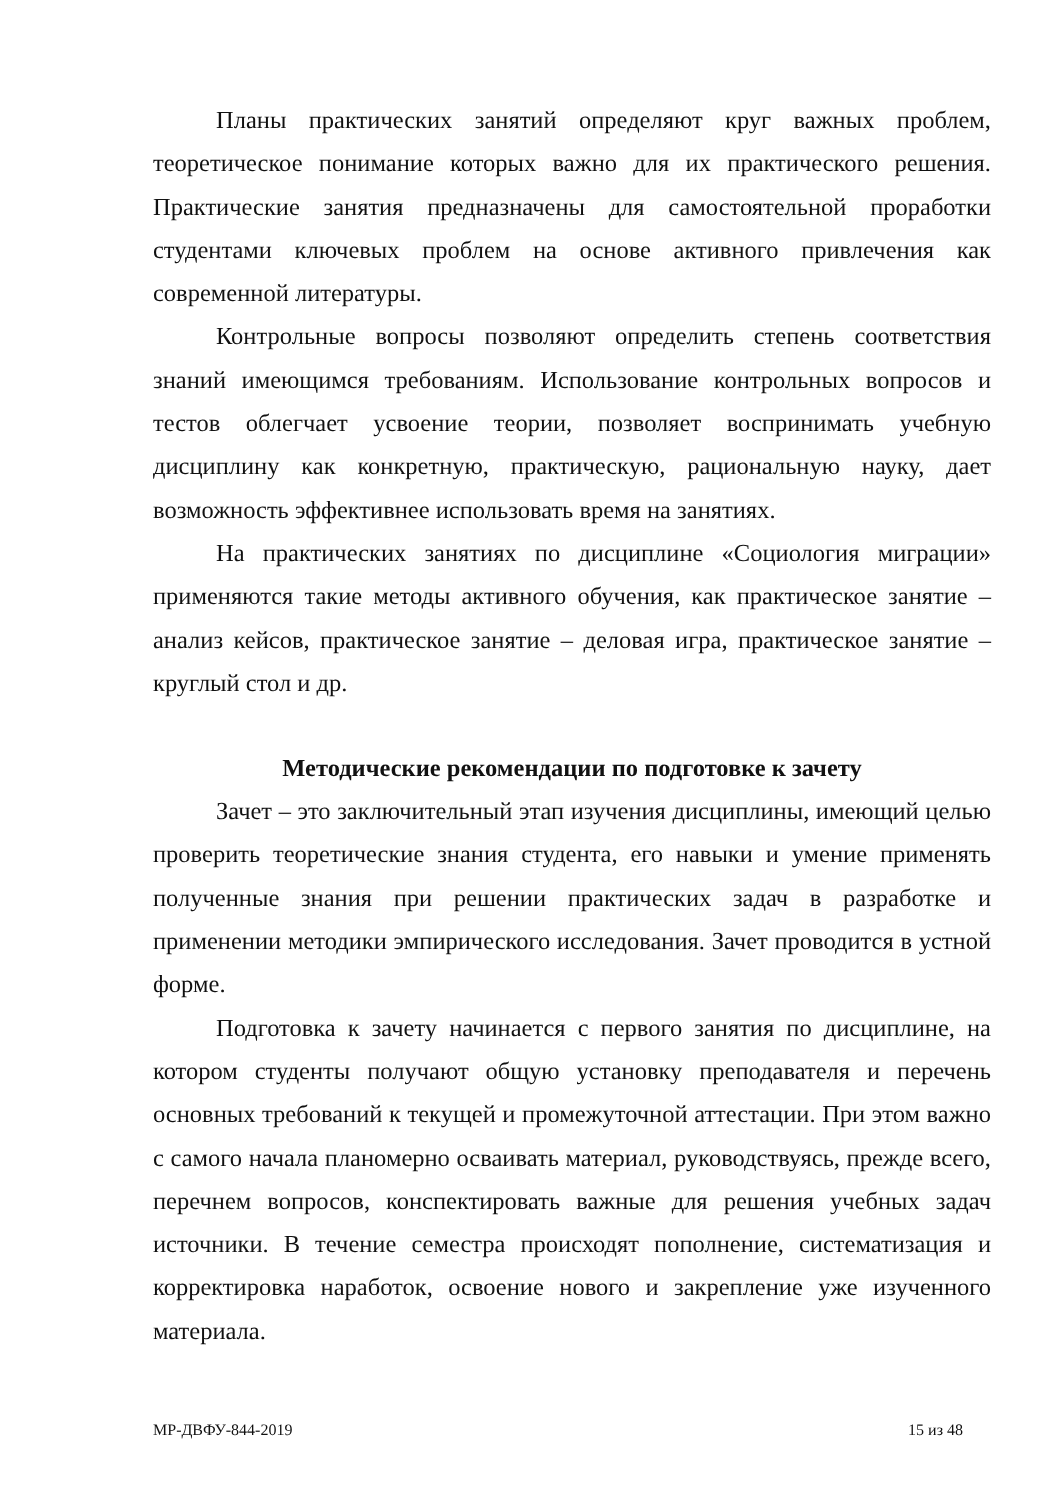Планы практических занятий определяют круг важных проблем, теоретическое понимание которых важно для их практического решения. Практические занятия предназначены для самостоятельной проработки студентами ключевых проблем на основе активного привлечения как современной литературы.
Контрольные вопросы позволяют определить степень соответствия знаний имеющимся требованиям. Использование контрольных вопросов и тестов облегчает усвоение теории, позволяет воспринимать учебную дисциплину как конкретную, практическую, рациональную науку, дает возможность эффективнее использовать время на занятиях.
На практических занятиях по дисциплине «Социология миграции» применяются такие методы активного обучения, как практическое занятие – анализ кейсов, практическое занятие – деловая игра, практическое занятие – круглый стол и др.
Методические рекомендации по подготовке к зачету
Зачет – это заключительный этап изучения дисциплины, имеющий целью проверить теоретические знания студента, его навыки и умение применять полученные знания при решении практических задач в разработке и применении методики эмпирического исследования. Зачет проводится в устной форме.
Подготовка к зачету начинается с первого занятия по дисциплине, на котором студенты получают общую установку преподавателя и перечень основных требований к текущей и промежуточной аттестации. При этом важно с самого начала планомерно осваивать материал, руководствуясь, прежде всего, перечнем вопросов, конспектировать важные для решения учебных задач источники. В течение семестра происходят пополнение, систематизация и корректировка наработок, освоение нового и закрепление уже изученного материала.
МР-ДВФУ-844-2019 15 из 48